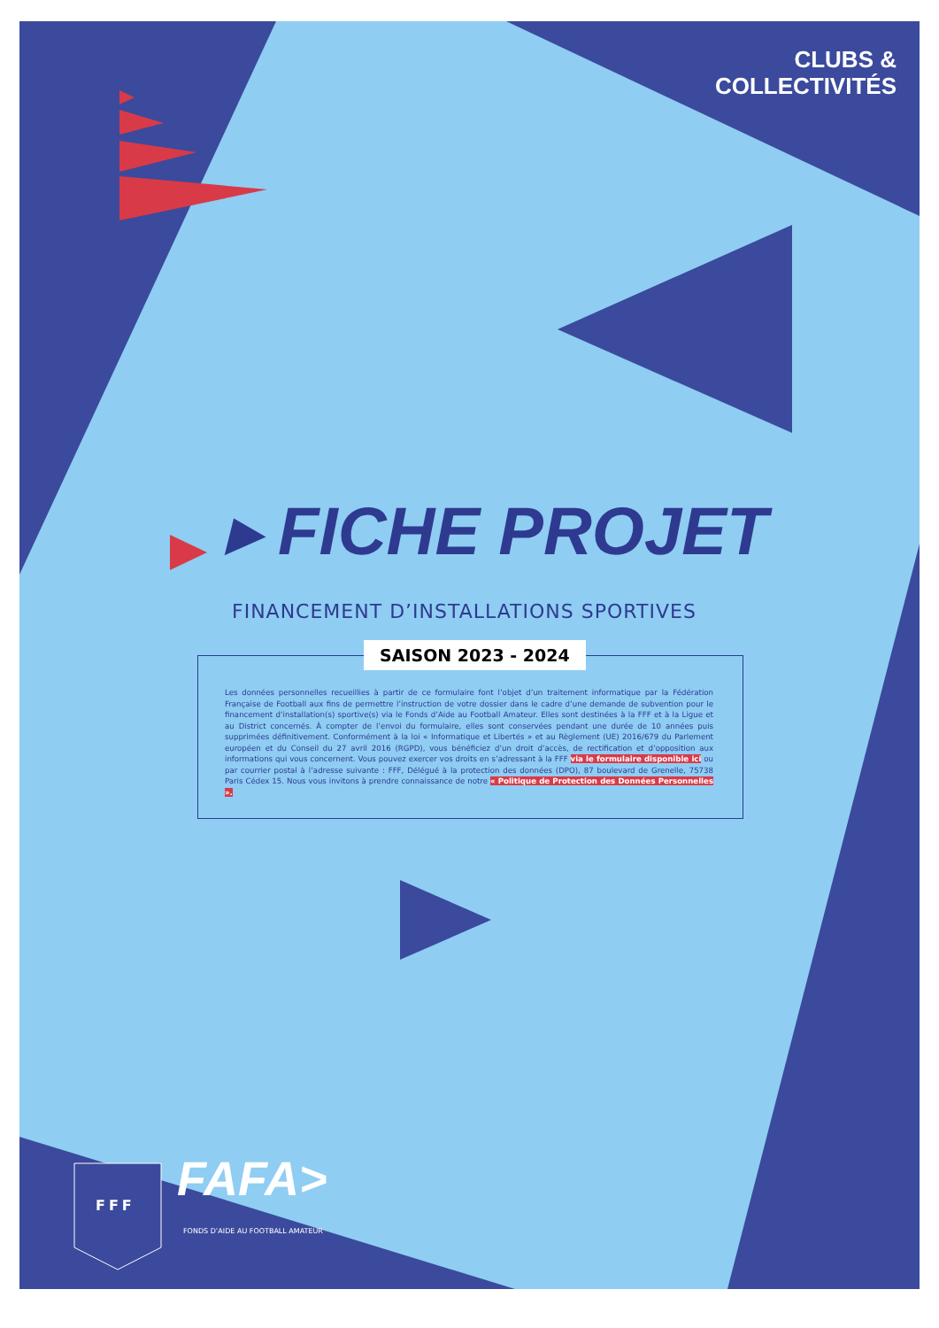CLUBS &
COLLECTIVITÉS
▸ FICHE PROJET
FINANCEMENT D’INSTALLATIONS SPORTIVES
SAISON 2023 - 2024
Les données personnelles recueillies à partir de ce formulaire font l’objet d’un traitement informatique par la Fédération Française de Football aux fins de permettre l’instruction de votre dossier dans le cadre d’une demande de subvention pour le financement d’installation(s) sportive(s) via le Fonds d’Aide au Football Amateur. Elles sont destinées à la FFF et à la Ligue et au District concernés. À compter de l’envoi du formulaire, elles sont conservées pendant une durée de 10 années puis supprimées définitivement. Conformément à la loi « Informatique et Libertés » et au Règlement (UE) 2016/679 du Parlement européen et du Conseil du 27 avril 2016 (RGPD), vous bénéficiez d’un droit d’accès, de rectification et d’opposition aux informations qui vous concernent. Vous pouvez exercer vos droits en s’adressant à la FFF via le formulaire disponible ici ou par courrier postal à l’adresse suivante : FFF, Délégué à la protection des données (DPO), 87 boulevard de Grenelle, 75738 Paris Cédex 15. Nous vous invitons à prendre connaissance de notre « Politique de Protection des Données Personnelles ».
FFF FAFA>
FONDS D’AIDE AU FOOTBALL AMATEUR